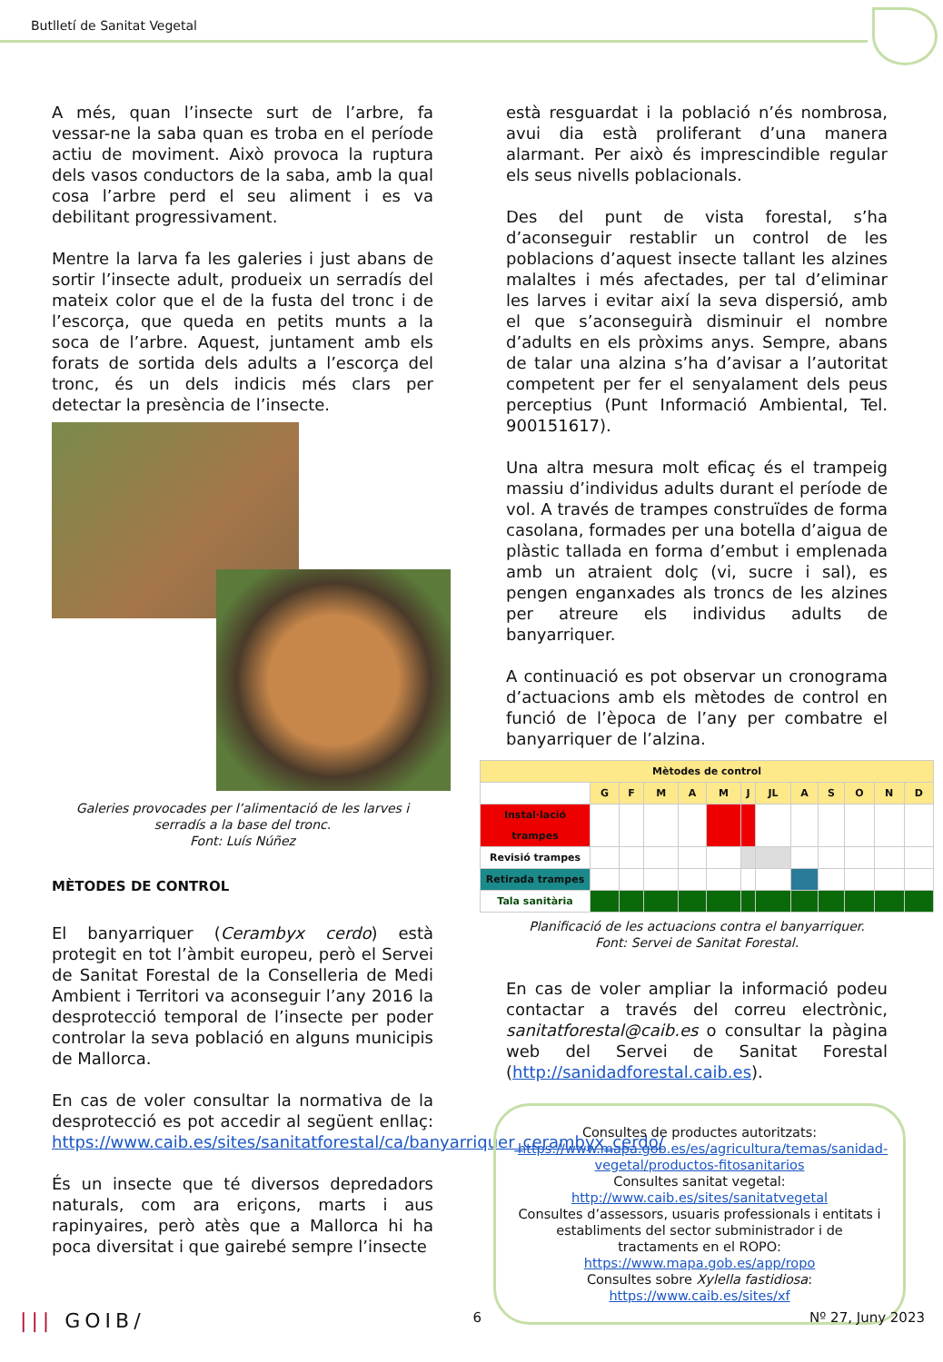Butlletí de Sanitat Vegetal
A més, quan l’insecte surt de l’arbre, fa vessar-ne la saba quan es troba en el període actiu de moviment. Això provoca la ruptura dels vasos conductors de la saba, amb la qual cosa l’arbre perd el seu aliment i es va debilitant progressivament.
Mentre la larva fa les galeries i just abans de sortir l’insecte adult, produeix un serradís del mateix color que el de la fusta del tronc i de l’escorça, que queda en petits munts a la soca de l’arbre. Aquest, juntament amb els forats de sortida dels adults a l’escorça del tronc, és un dels indicis més clars per detectar la presència de l’insecte.
Galeries provocades per l’alimentació de les larves i serradís a la base del tronc.
Font: Luís Núñez
MÈTODES DE CONTROL
El banyarriquer (Cerambyx cerdo) està protegit en tot l’àmbit europeu, però el Servei de Sanitat Forestal de la Conselleria de Medi Ambient i Territori va aconseguir l’any 2016 la desprotecció temporal de l’insecte per poder controlar la seva població en alguns municipis de Mallorca.
En cas de voler consultar la normativa de la desprotecció es pot accedir al següent enllaç: https://www.caib.es/sites/sanitatforestal/ca/banyarriquer_cerambyx_cerdo/
És un insecte que té diversos depredadors naturals, com ara eriçons, marts i aus rapinyaires, però atès que a Mallorca hi ha poca diversitat i que gairebé sempre l’insecte
està resguardat i la població n’és nombrosa, avui dia està proliferant d’una manera alarmant. Per això és imprescindible regular els seus nivells poblacionals.
Des del punt de vista forestal, s’ha d’aconseguir restablir un control de les poblacions d’aquest insecte tallant les alzines malaltes i més afectades, per tal d’eliminar les larves i evitar així la seva dispersió, amb el que s’aconseguirà disminuir el nombre d’adults en els pròxims anys. Sempre, abans de talar una alzina s’ha d’avisar a l’autoritat competent per fer el senyalament dels peus perceptius (Punt Informació Ambiental, Tel. 900151617).
Una altra mesura molt eficaç és el trampeig massiu d’individus adults durant el període de vol. A través de trampes construïdes de forma casolana, formades per una botella d’aigua de plàstic tallada en forma d’embut i emplenada amb un atraient dolç (vi, sucre i sal), es pengen enganxades als troncs de les alzines per atreure els individus adults de banyarriquer.
A continuació es pot observar un cronograma d’actuacions amb els mètodes de control en funció de l’època de l’any per combatre el banyarriquer de l’alzina.
| Mètodes de control | | | | | | | | | | | | |
| --- | --- | --- | --- | --- | --- | --- | --- | --- | --- | --- | --- | --- |
| | G | F | M | A | M | J | JL | A | S | O | N | D |
| Instal·lació trampes | | | | | | | | | | | | |
| Revisió trampes | | | | | | | | | | | | |
| Retirada trampes | | | | | | | | | | | | |
| Tala sanitària | | | | | | | | | | | | |
Planificació de les actuacions contra el banyarriquer.
Font: Servei de Sanitat Forestal.
En cas de voler ampliar la informació podeu contactar a través del correu electrònic, sanitatforestal@caib.es o consultar la pàgina web del Servei de Sanitat Forestal (http://sanidadforestal.caib.es).
Consultes de productes autoritzats:
https://www.mapa.gob.es/es/agricultura/temas/sanidad-vegetal/productos-fitosanitarios
Consultes sanitat vegetal:
http://www.caib.es/sites/sanitatvegetal
Consultes d’assessors, usuaris professionals i entitats i establiments del sector subministrador i de tractaments en el ROPO:
https://www.mapa.gob.es/app/ropo
Consultes sobre Xylella fastidiosa:
https://www.caib.es/sites/xf
||| GOIB/ 6 Nº 27, Juny 2023